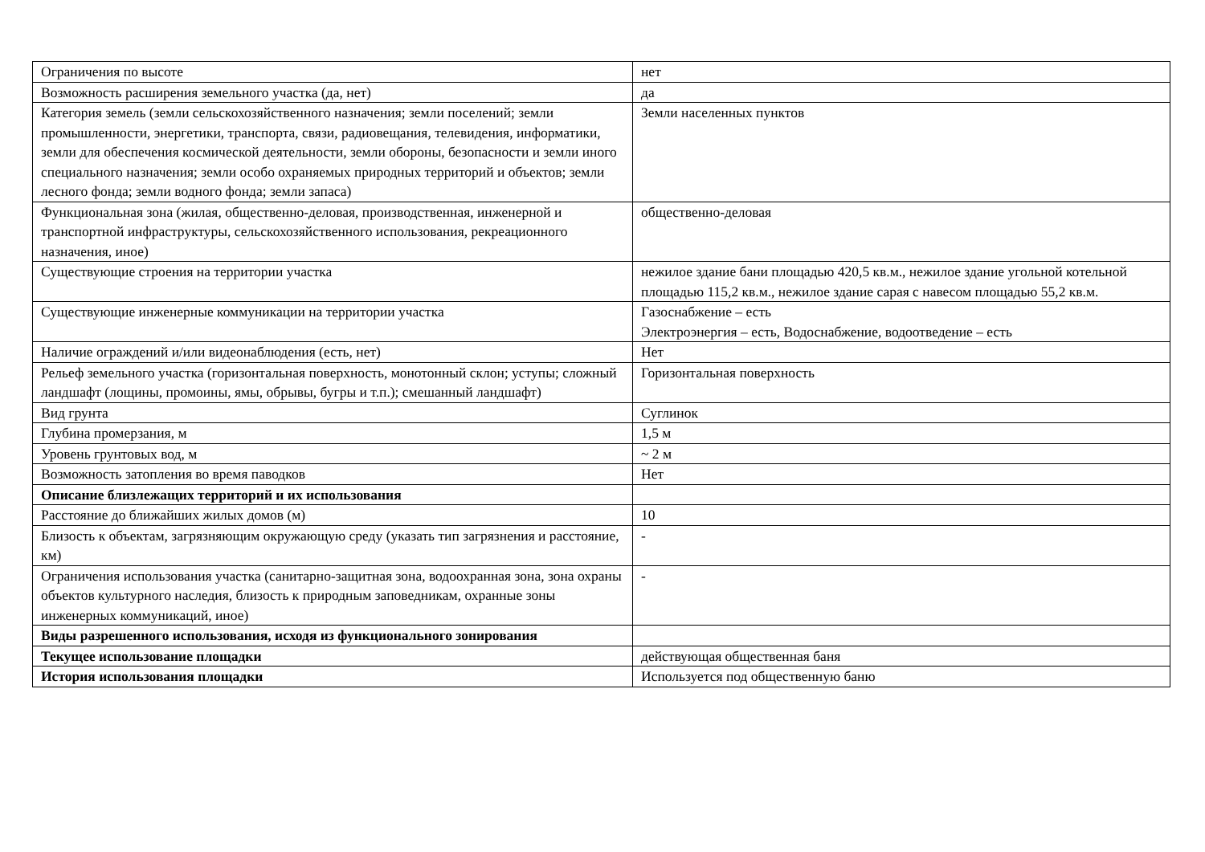| Ограничения по высоте | нет |
| Возможность расширения земельного участка (да, нет) | да |
| Категория земель (земли сельскохозяйственного назначения; земли поселений; земли промышленности, энергетики, транспорта, связи, радиовещания, телевидения, информатики, земли для обеспечения космической деятельности, земли обороны, безопасности и земли иного специального назначения; земли особо охраняемых природных территорий и объектов; земли лесного фонда; земли водного фонда; земли запаса) | Земли населенных пунктов |
| Функциональная зона (жилая, общественно-деловая, производственная, инженерной и транспортной инфраструктуры, сельскохозяйственного использования, рекреационного назначения, иное) | общественно-деловая |
| Существующие строения на территории участка | нежилое здание бани площадью 420,5 кв.м., нежилое здание угольной котельной площадью 115,2 кв.м., нежилое здание сарая с навесом площадью 55,2 кв.м. |
| Существующие инженерные коммуникации на территории участка | Газоснабжение – есть Электроэнергия – есть, Водоснабжение, водоотведение – есть |
| Наличие ограждений и/или видеонаблюдения (есть, нет) | Нет |
| Рельеф земельного участка (горизонтальная поверхность, монотонный склон; уступы; сложный ландшафт (лощины, промоины, ямы, обрывы, бугры и т.п.); смешанный ландшафт) | Горизонтальная поверхность |
| Вид грунта | Суглинок |
| Глубина промерзания, м | 1,5 м |
| Уровень грунтовых вод, м | ~ 2 м |
| Возможность затопления во время паводков | Нет |
| Описание близлежащих территорий и их использования | |
| Расстояние до ближайших жилых домов (м) | 10 |
| Близость к объектам, загрязняющим окружающую среду (указать тип загрязнения и расстояние, км) | - |
| Ограничения использования участка (санитарно-защитная зона, водоохранная зона, зона охраны объектов культурного наследия, близость к природным заповедникам, охранные зоны инженерных коммуникаций, иное) | - |
| Виды разрешенного использования, исходя из функционального зонирования | |
| Текущее использование площадки | действующая общественная баня |
| История использования площадки | Используется под общественную баню |